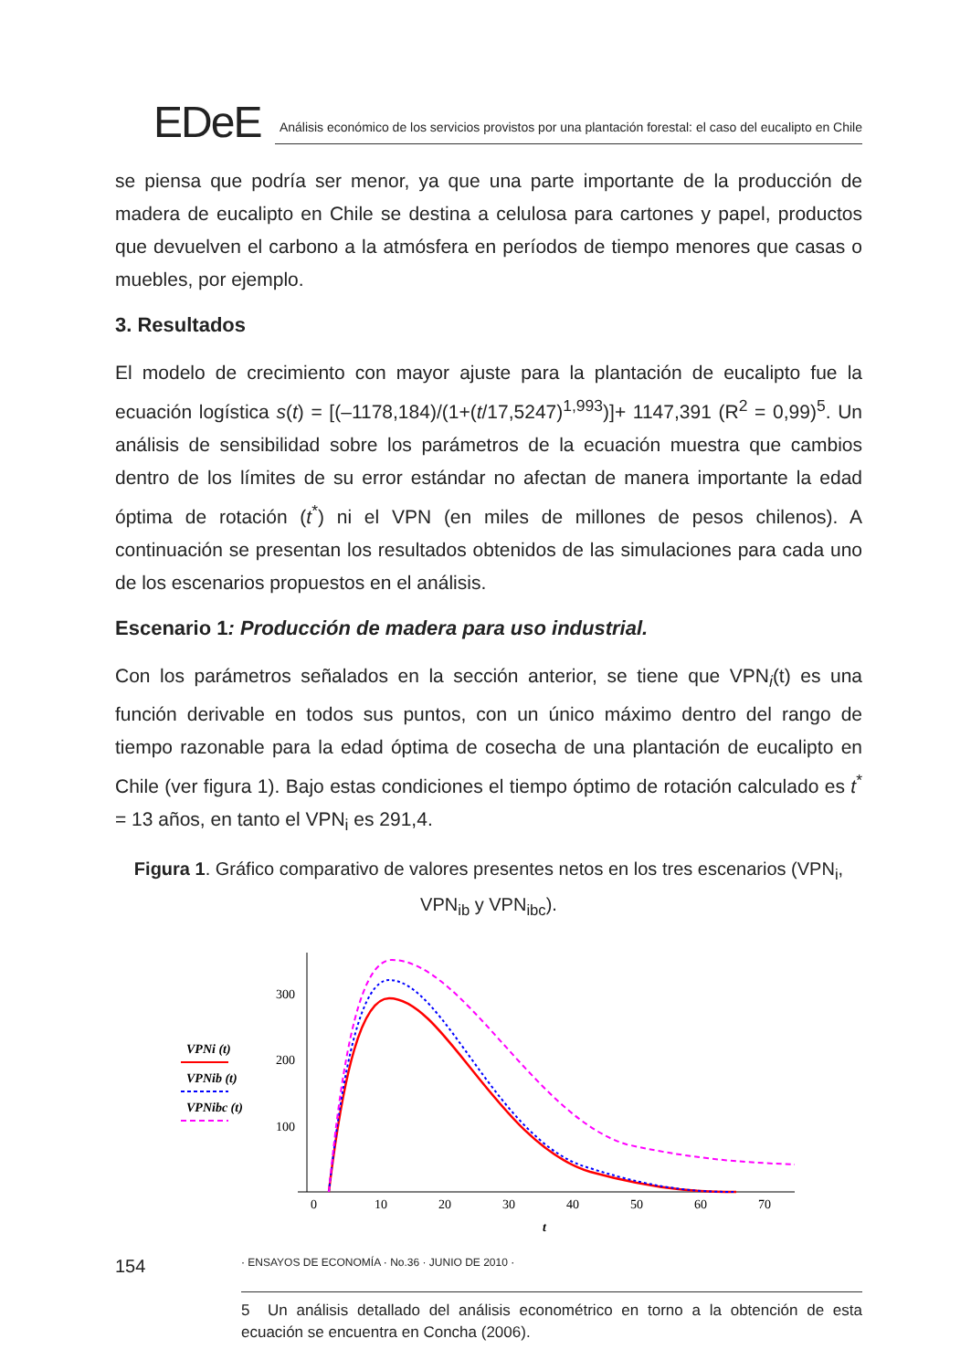EDeE
Análisis económico de los servicios provistos por una plantación forestal: el caso del eucalipto en Chile
se piensa que podría ser menor, ya que una parte importante de la producción de madera de eucalipto en Chile se destina a celulosa para cartones y papel, productos que devuelven el carbono a la atmósfera en períodos de tiempo menores que casas o muebles, por ejemplo.
3. Resultados
El modelo de crecimiento con mayor ajuste para la plantación de eucalipto fue la ecuación logística s(t) = [(–1178,184)/(1+(t/17,5247)<sup>1,993</sup>)]+ 1147,391 (R<sup>2</sup> = 0,99)<sup>5</sup>. Un análisis de sensibilidad sobre los parámetros de la ecuación muestra que cambios dentro de los límites de su error estándar no afectan de manera importante la edad óptima de rotación (t<sup>*</sup>) ni el VPN (en miles de millones de pesos chilenos). A continuación se presentan los resultados obtenidos de las simulaciones para cada uno de los escenarios propuestos en el análisis.
Escenario 1: Producción de madera para uso industrial.
Con los parámetros señalados en la sección anterior, se tiene que VPN<sub>i</sub>(t) es una función derivable en todos sus puntos, con un único máximo dentro del rango de tiempo razonable para la edad óptima de cosecha de una plantación de eucalipto en Chile (ver figura 1). Bajo estas condiciones el tiempo óptimo de rotación calculado es t<sup>*</sup> = 13 años, en tanto el VPN<sub>i</sub> es 291,4.
Figura 1. Gráfico comparativo de valores presentes netos en los tres escenarios (VPN<sub>i</sub>, VPN<sub>ib</sub> y VPN<sub>ibc</sub>).
VPNi (t)
VPNib (t)
VPNibc (t)
300
200
100
0
10
20
30
40
50
60
70
t
5 Un análisis detallado del análisis econométrico en torno a la obtención de esta ecuación se encuentra en Concha (2006).
154 · ENSAYOS DE ECONOMÍA · No.36 · JUNIO DE 2010 ·